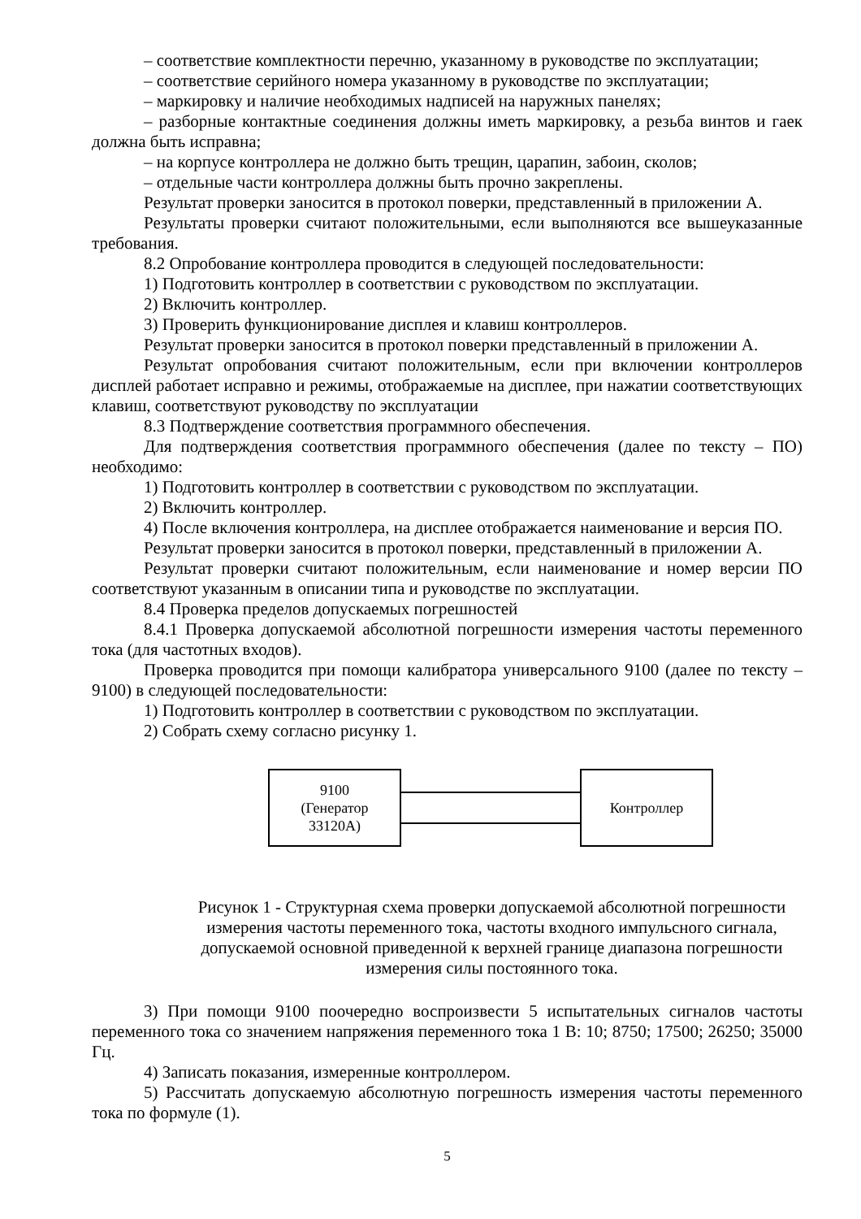– соответствие комплектности перечню, указанному в руководстве по эксплуатации;
– соответствие серийного номера указанному в руководстве по эксплуатации;
– маркировку и наличие необходимых надписей на наружных панелях;
– разборные контактные соединения должны иметь маркировку, а резьба винтов и гаек должна быть исправна;
– на корпусе контроллера не должно быть трещин, царапин, забоин, сколов;
– отдельные части контроллера должны быть прочно закреплены.
Результат проверки заносится в протокол поверки, представленный в приложении А.
Результаты проверки считают положительными, если выполняются все вышеуказанные требования.
8.2 Опробование контроллера проводится в следующей последовательности:
1) Подготовить контроллер в соответствии с руководством по эксплуатации.
2) Включить контроллер.
3) Проверить функционирование дисплея и клавиш контроллеров.
Результат проверки заносится в протокол поверки представленный в приложении А.
Результат опробования считают положительным, если при включении контроллеров дисплей работает исправно и режимы, отображаемые на дисплее, при нажатии соответствующих клавиш, соответствуют руководству по эксплуатации
8.3 Подтверждение соответствия программного обеспечения.
Для подтверждения соответствия программного обеспечения (далее по тексту – ПО) необходимо:
1) Подготовить контроллер в соответствии с руководством по эксплуатации.
2) Включить контроллер.
4) После включения контроллера, на дисплее отображается наименование и версия ПО.
Результат проверки заносится в протокол поверки, представленный в приложении А.
Результат проверки считают положительным, если наименование и номер версии ПО соответствуют указанным в описании типа и руководстве по эксплуатации.
8.4 Проверка пределов допускаемых погрешностей
8.4.1 Проверка допускаемой абсолютной погрешности измерения частоты переменного тока (для частотных входов).
Проверка проводится при помощи калибратора универсального 9100 (далее по тексту – 9100) в следующей последовательности:
1) Подготовить контроллер в соответствии с руководством по эксплуатации.
2) Собрать схему согласно рисунку 1.
9100
(Генератор
33120А)
Контроллер
Рисунок 1 - Структурная схема проверки допускаемой абсолютной погрешности измерения частоты переменного тока, частоты входного импульсного сигнала, допускаемой основной приведенной к верхней границе диапазона погрешности измерения силы постоянного тока.
3) При помощи 9100 поочередно воспроизвести 5 испытательных сигналов частоты переменного тока со значением напряжения переменного тока 1 В: 10; 8750; 17500; 26250; 35000 Гц.
4) Записать показания, измеренные контроллером.
5) Рассчитать допускаемую абсолютную погрешность измерения частоты переменного тока по формуле (1).
5